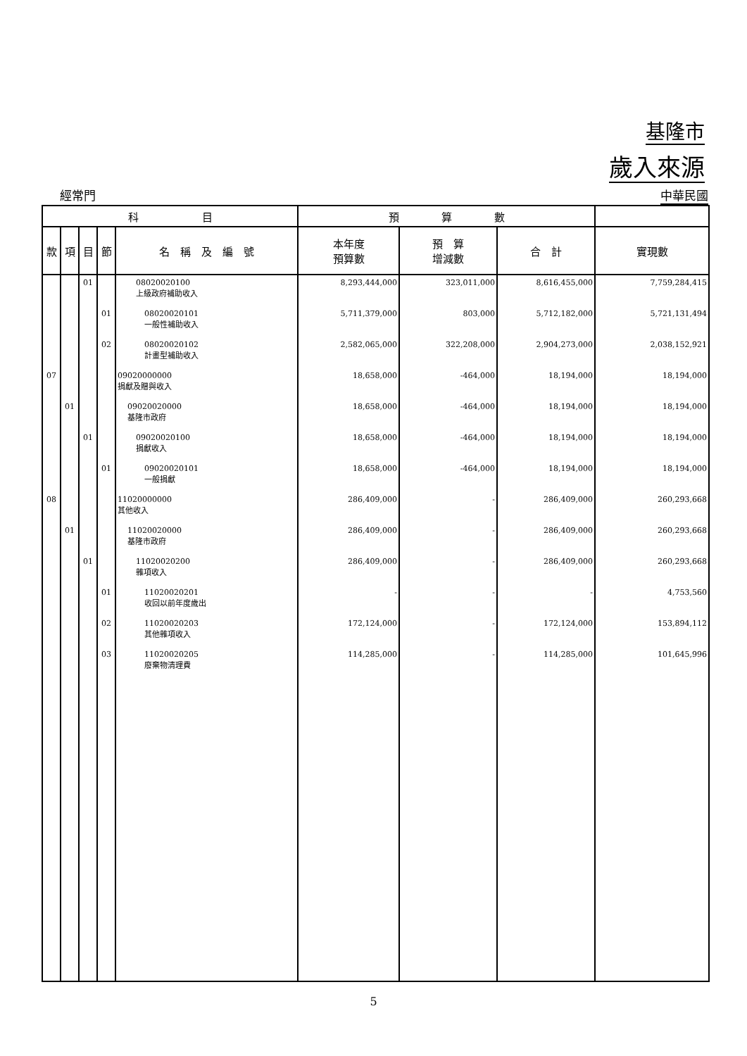基隆市
歲入來源
經常門 中華民國
| 科 目 | | | | | 預 算 數 | | | |
| --- | --- | --- | --- | --- | --- | --- | --- | --- |
| 款 | 項 | 目 | 節 | 名 稱 及 編 號 | 本年度 預算數 | 預 算 增減數 | 合 計 | 實現數 |
| | | 01 | | 08020020100 上級政府補助收入 | 8,293,444,000 | 323,011,000 | 8,616,455,000 | 7,759,284,415 |
| | | | 01 | 08020020101 一般性補助收入 | 5,711,379,000 | 803,000 | 5,712,182,000 | 5,721,131,494 |
| | | | 02 | 08020020102 計畫型補助收入 | 2,582,065,000 | 322,208,000 | 2,904,273,000 | 2,038,152,921 |
| 07 | | | | 09020000000 捐獻及贈與收入 | 18,658,000 | -464,000 | 18,194,000 | 18,194,000 |
| | 01 | | | 09020020000 基隆市政府 | 18,658,000 | -464,000 | 18,194,000 | 18,194,000 |
| | | 01 | | 09020020100 捐獻收入 | 18,658,000 | -464,000 | 18,194,000 | 18,194,000 |
| | | | 01 | 09020020101 一般捐獻 | 18,658,000 | -464,000 | 18,194,000 | 18,194,000 |
| 08 | | | | 11020000000 其他收入 | 286,409,000 | - | 286,409,000 | 260,293,668 |
| | 01 | | | 11020020000 基隆市政府 | 286,409,000 | - | 286,409,000 | 260,293,668 |
| | | 01 | | 11020020200 雜項收入 | 286,409,000 | - | 286,409,000 | 260,293,668 |
| | | | 01 | 11020020201 收回以前年度歲出 | - | - | - | 4,753,560 |
| | | | 02 | 11020020203 其他雜項收入 | 172,124,000 | - | 172,124,000 | 153,894,112 |
| | | | 03 | 11020020205 廢棄物清理費 | 114,285,000 | - | 114,285,000 | 101,645,996 |
5